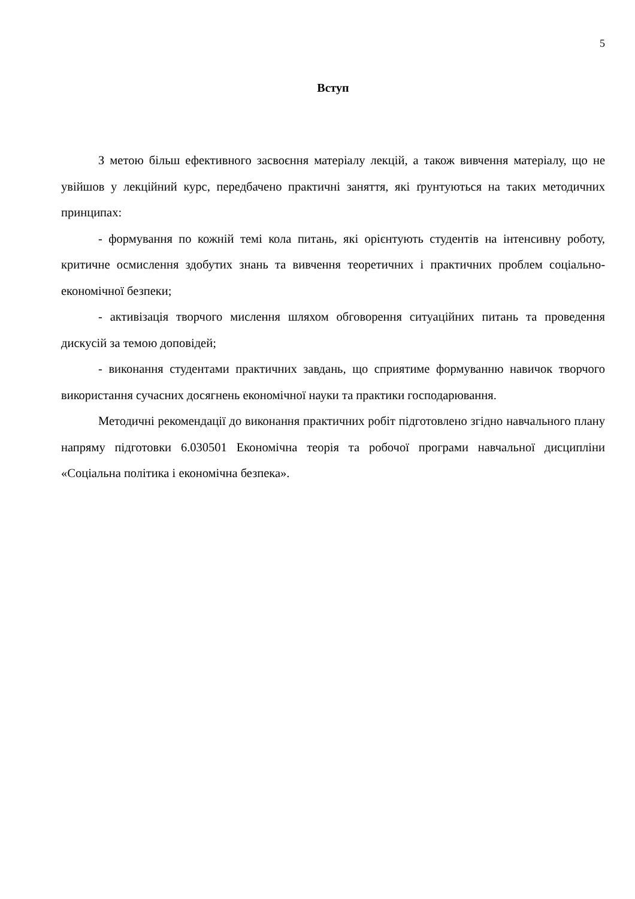5
Вступ
З метою більш ефективного засвоєння матеріалу лекцій, а також вивчення матеріалу, що не увійшов у лекційний курс, передбачено практичні заняття, які ґрунтуються на таких методичних принципах:
- формування по кожній темі кола питань, які орієнтують студентів на інтенсивну роботу, критичне осмислення здобутих знань та вивчення теоретичних і практичних проблем соціально-економічної безпеки;
- активізація творчого мислення шляхом обговорення ситуаційних питань та проведення дискусій за темою доповідей;
- виконання студентами практичних завдань, що сприятиме формуванню навичок творчого використання сучасних досягнень економічної науки та практики господарювання.
Методичні рекомендації до виконання практичних робіт підготовлено згідно навчального плану напряму підготовки 6.030501 Економічна теорія та робочої програми навчальної дисципліни «Соціальна політика і економічна безпека».